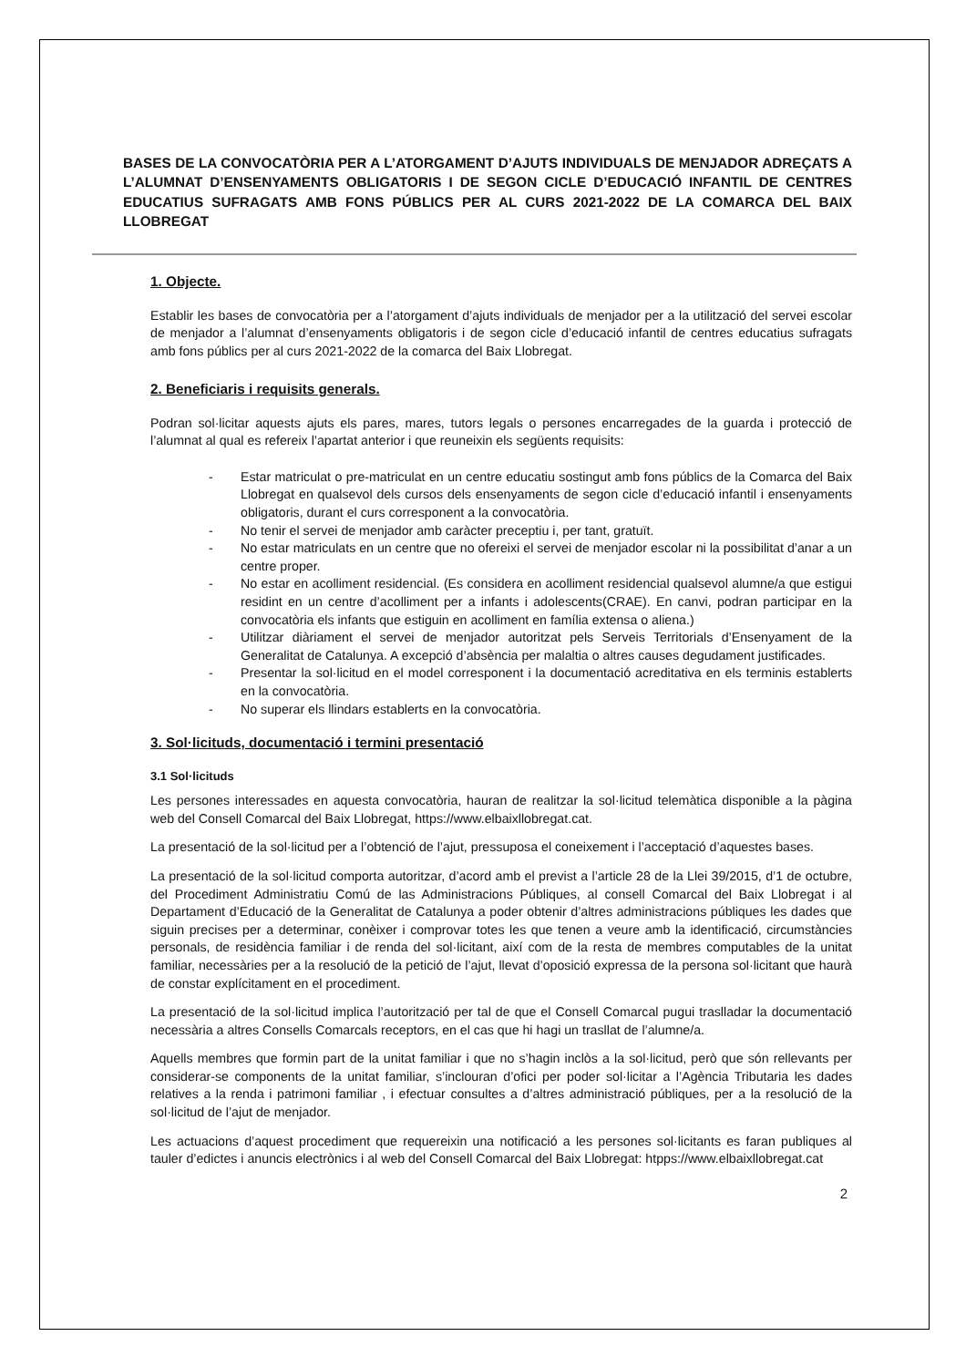BASES DE LA CONVOCATÒRIA PER A L’ATORGAMENT D’AJUTS INDIVIDUALS DE MENJADOR ADREÇATS A L’ALUMNAT D’ENSENYAMENTS OBLIGATORIS I DE SEGON CICLE D’EDUCACIÓ INFANTIL DE CENTRES EDUCATIUS SUFRAGATS AMB FONS PÚBLICS PER AL CURS 2021-2022 DE LA COMARCA DEL BAIX LLOBREGAT
1. Objecte.
Establir les bases de convocatòria per a l’atorgament d’ajuts individuals de menjador per a la utilització del servei escolar de menjador a l’alumnat d’ensenyaments obligatoris i de segon cicle d’educació infantil de centres educatius sufragats amb fons públics per al curs 2021-2022 de la comarca del Baix Llobregat.
2. Beneficiaris i requisits generals.
Podran sol·licitar aquests ajuts els pares, mares, tutors legals o persones encarregades de la guarda i protecció de l’alumnat al qual es refereix l’apartat anterior i que reuneixin els següents requisits:
- Estar matriculat o pre-matriculat en un centre educatiu sostingut amb fons públics de la Comarca del Baix Llobregat en qualsevol dels cursos dels ensenyaments de segon cicle d’educació infantil i ensenyaments obligatoris, durant el curs corresponent a la convocatòria.
- No tenir el servei de menjador amb caràcter preceptiu i, per tant, gratuït.
- No estar matriculats en un centre que no ofereixi el servei de menjador escolar ni la possibilitat d’anar a un centre proper.
- No estar en acolliment residencial. (Es considera en acolliment residencial qualsevol alumne/a que estigui residint en un centre d’acolliment per a infants i adolescents(CRAE). En canvi, podran participar en la convocatòria els infants que estiguin en acolliment en família extensa o aliena.)
- Utilitzar diàriament el servei de menjador autoritzat pels Serveis Territorials d’Ensenyament de la Generalitat de Catalunya. A excepció d’absència per malaltia o altres causes degudament justificades.
- Presentar la sol·licitud en el model corresponent i la documentació acreditativa en els terminis establerts en la convocatòria.
- No superar els llindars establerts en la convocatòria.
3. Sol·licituds, documentació i termini presentació
3.1 Sol·licituds
Les persones interessades en aquesta convocatòria, hauran de realitzar la sol·licitud telemàtica disponible a la pàgina web del Consell Comarcal del Baix Llobregat, https://www.elbaixllobregat.cat.
La presentació de la sol·licitud per a l’obtenció de l’ajut, pressuposa el coneixement i l’acceptació d’aquestes bases.
La presentació de la sol·licitud comporta autoritzar, d’acord amb el previst a l’article 28 de la Llei 39/2015, d’1 de octubre, del Procediment Administratiu Comú de las Administracions Públiques, al consell Comarcal del Baix Llobregat i al Departament d’Educació de la Generalitat de Catalunya a poder obtenir d’altres administracions públiques les dades que siguin precises per a determinar, conèixer i comprovar totes les que tenen a veure amb la identificació, circumstàncies personals, de residència familiar i de renda del sol·licitant, així com de la resta de membres computables de la unitat familiar, necessàries per a la resolució de la petició de l’ajut, llevat d’oposició expressa de la persona sol·licitant que haurà de constar explícitament en el procediment.
La presentació de la sol·licitud implica l’autorització per tal de que el Consell Comarcal pugui traslladar la documentació necessària a altres Consells Comarcals receptors, en el cas que hi hagi un trasllat de l’alumne/a.
Aquells membres que formin part de la unitat familiar i que no s’hagin inclòs a la sol·licitud, però que són rellevants per considerar-se components de la unitat familiar, s’inclouran d’ofici per poder sol·licitar a l’Agència Tributaria les dades relatives a la renda i patrimoni familiar , i efectuar consultes a d’altres administració públiques, per a la resolució de la sol·licitud de l’ajut de menjador.
Les actuacions d’aquest procediment que requereixin una notificació a les persones sol·licitants es faran publiques al tauler d’edictes i anuncis electrònics i al web del Consell Comarcal del Baix Llobregat: htpps://www.elbaixllobregat.cat
2